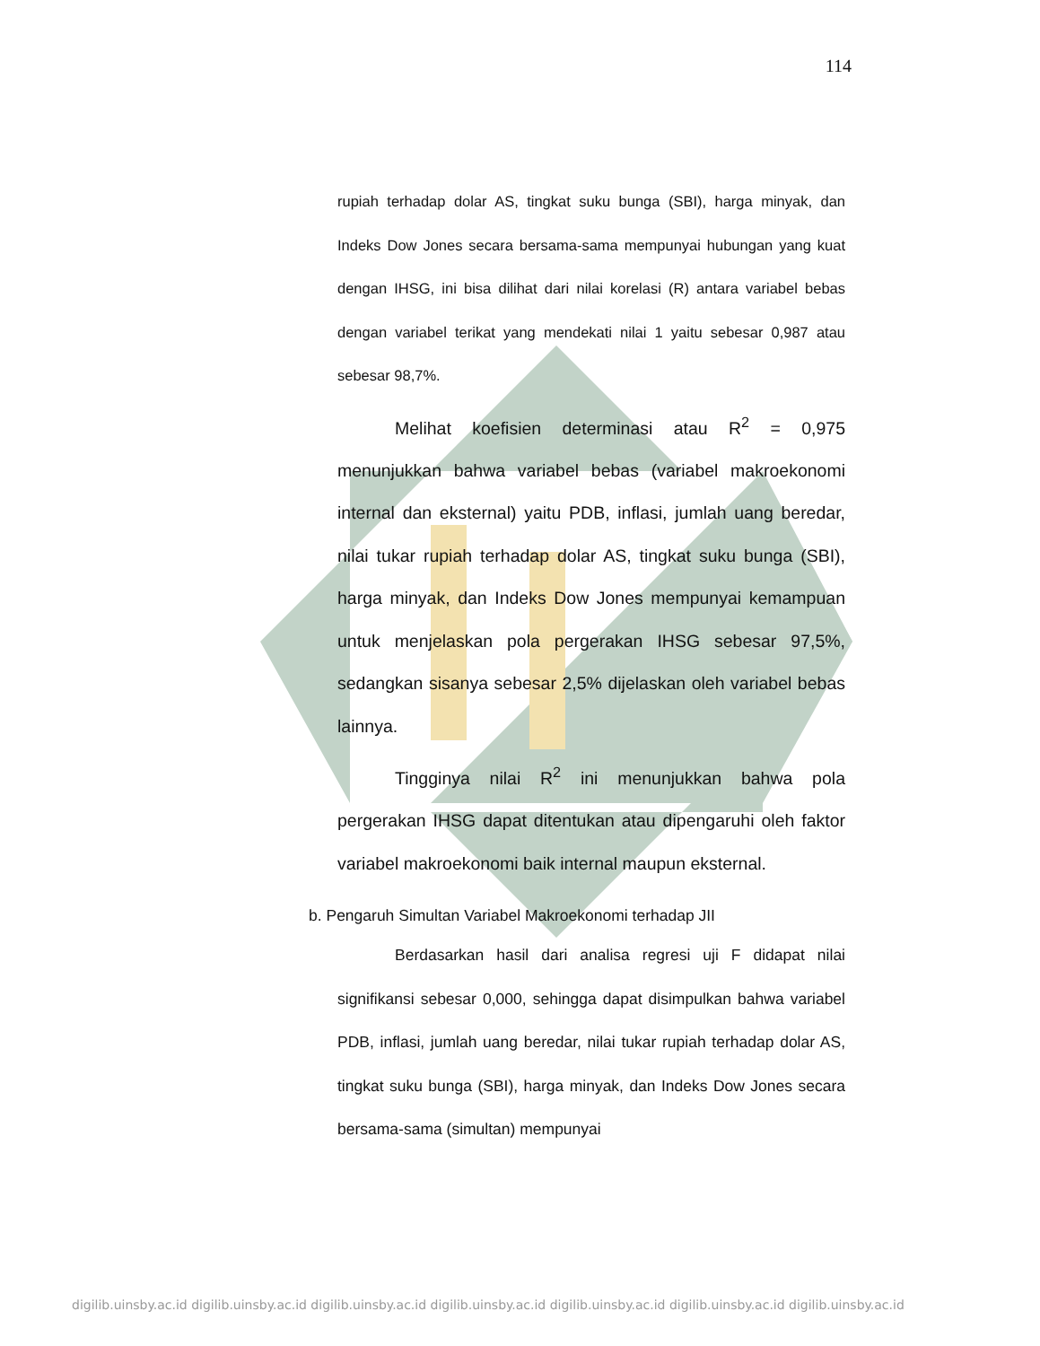114
rupiah terhadap dolar AS, tingkat suku bunga (SBI), harga minyak, dan Indeks Dow Jones secara bersama-sama mempunyai hubungan yang kuat dengan IHSG, ini bisa dilihat dari nilai korelasi (R) antara variabel bebas dengan variabel terikat yang mendekati nilai 1 yaitu sebesar 0,987 atau sebesar 98,7%.
Melihat koefisien determinasi atau R<sup>2</sup> = 0,975 menunjukkan bahwa variabel bebas (variabel makroekonomi internal dan eksternal) yaitu PDB, inflasi, jumlah uang beredar, nilai tukar rupiah terhadap dolar AS, tingkat suku bunga (SBI), harga minyak, dan Indeks Dow Jones mempunyai kemampuan untuk menjelaskan pola pergerakan IHSG sebesar 97,5%, sedangkan sisanya sebesar 2,5% dijelaskan oleh variabel bebas lainnya.
Tingginya nilai R<sup>2</sup> ini menunjukkan bahwa pola pergerakan IHSG dapat ditentukan atau dipengaruhi oleh faktor variabel makroekonomi baik internal maupun eksternal.
b. Pengaruh Simultan Variabel Makroekonomi terhadap JII
Berdasarkan hasil dari analisa regresi uji F didapat nilai signifikansi sebesar 0,000, sehingga dapat disimpulkan bahwa variabel PDB, inflasi, jumlah uang beredar, nilai tukar rupiah terhadap dolar AS, tingkat suku bunga (SBI), harga minyak, dan Indeks Dow Jones secara bersama-sama (simultan) mempunyai
digilib.uinsby.ac.id digilib.uinsby.ac.id digilib.uinsby.ac.id digilib.uinsby.ac.id digilib.uinsby.ac.id digilib.uinsby.ac.id digilib.uinsby.ac.id